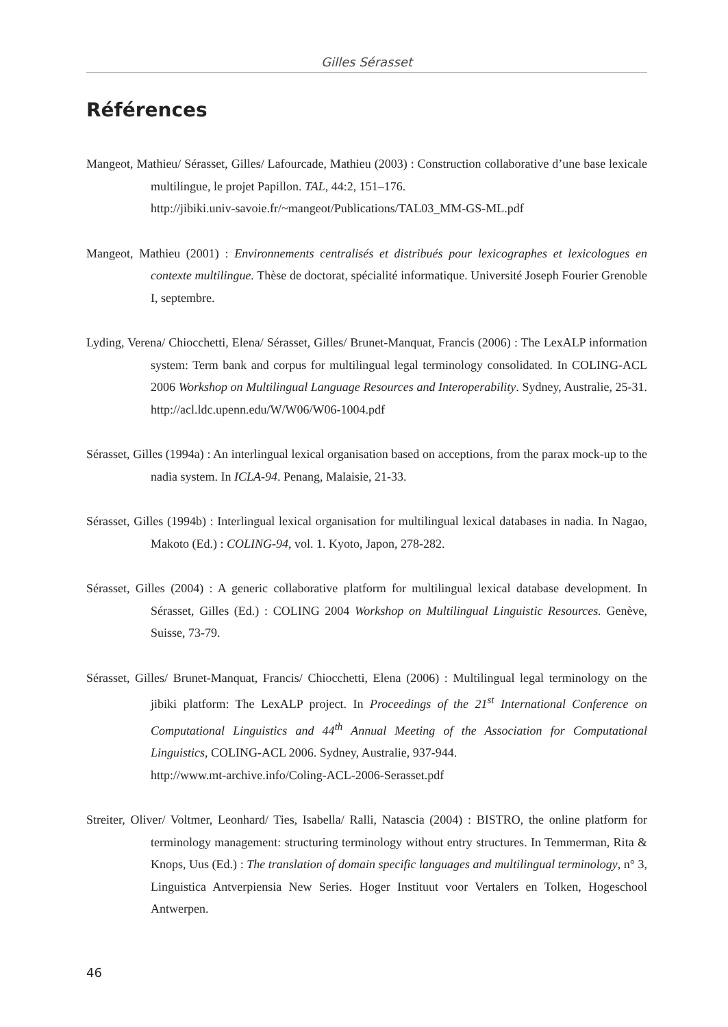Gilles Sérasset
Références
Mangeot, Mathieu/ Sérasset, Gilles/ Lafourcade, Mathieu (2003) : Construction collaborative d’une base lexicale multilingue, le projet Papillon. TAL, 44:2, 151–176.
http://jibiki.univ-savoie.fr/~mangeot/Publications/TAL03_MM-GS-ML.pdf
Mangeot, Mathieu (2001) : Environnements centralisés et distribués pour lexicographes et lexicologues en contexte multilingue. Thèse de doctorat, spécialité informatique. Université Joseph Fourier Grenoble I, septembre.
Lyding, Verena/ Chiocchetti, Elena/ Sérasset, Gilles/ Brunet-Manquat, Francis (2006) : The LexALP information system: Term bank and corpus for multilingual legal terminology consolidated. In COLING-ACL 2006 Workshop on Multilingual Language Resources and Interoperability. Sydney, Australie, 25-31. http://acl.ldc.upenn.edu/W/W06/W06-1004.pdf
Sérasset, Gilles (1994a) : An interlingual lexical organisation based on acceptions, from the parax mock-up to the nadia system. In ICLA-94. Penang, Malaisie, 21-33.
Sérasset, Gilles (1994b) : Interlingual lexical organisation for multilingual lexical databases in nadia. In Nagao, Makoto (Ed.) : COLING-94, vol. 1. Kyoto, Japon, 278-282.
Sérasset, Gilles (2004) : A generic collaborative platform for multilingual lexical database development. In Sérasset, Gilles (Ed.) : COLING 2004 Workshop on Multilingual Linguistic Resources. Genève, Suisse, 73-79.
Sérasset, Gilles/ Brunet-Manquat, Francis/ Chiocchetti, Elena (2006) : Multilingual legal terminology on the jibiki platform: The LexALP project. In Proceedings of the 21<sup>st</sup> International Conference on Computational Linguistics and 44<sup>th</sup> Annual Meeting of the Association for Computational Linguistics, COLING-ACL 2006. Sydney, Australie, 937-944.
http://www.mt-archive.info/Coling-ACL-2006-Serasset.pdf
Streiter, Oliver/ Voltmer, Leonhard/ Ties, Isabella/ Ralli, Natascia (2004) : BISTRO, the online platform for terminology management: structuring terminology without entry structures. In Temmerman, Rita & Knops, Uus (Ed.) : The translation of domain specific languages and multilingual terminology, n° 3, Linguistica Antverpiensia New Series. Hoger Instituut voor Vertalers en Tolken, Hogeschool Antwerpen.
46